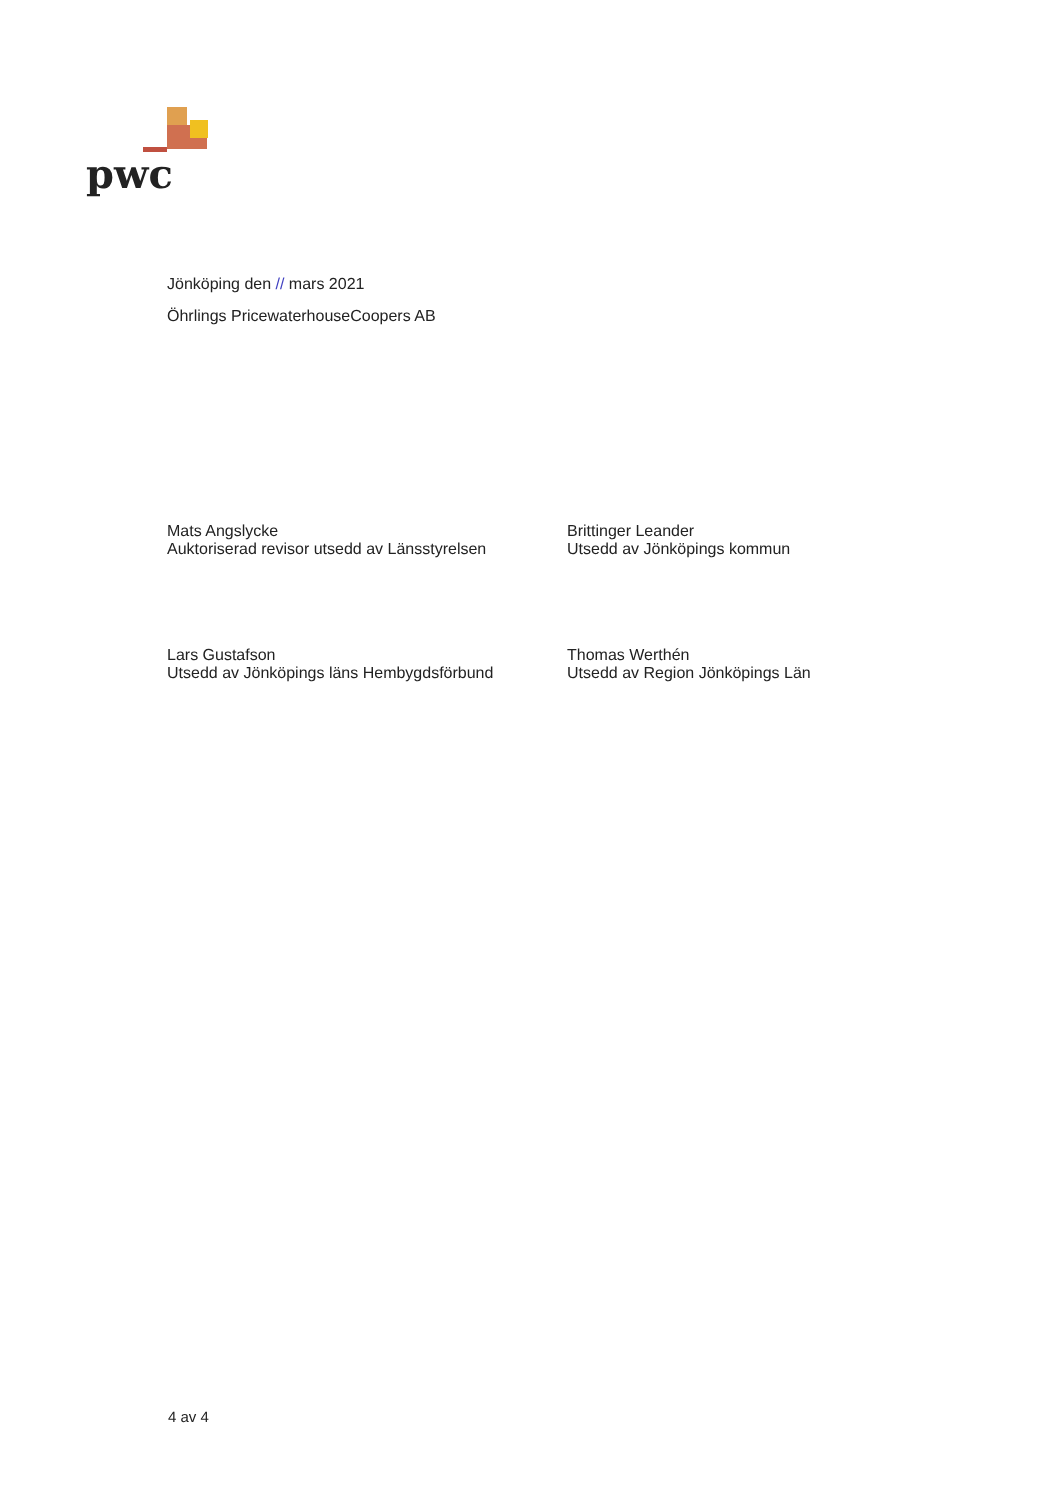pwc
Jönköping den // mars 2021
Öhrlings PricewaterhouseCoopers AB
Mats Angslycke
Auktoriserad revisor utsedd av Länsstyrelsen
Lars Gustafson
Utsedd av Jönköpings läns Hembygdsförbund
Brittinger Leander
Utsedd av Jönköpings kommun
Thomas Werthén
Utsedd av Region Jönköpings Län
4 av 4